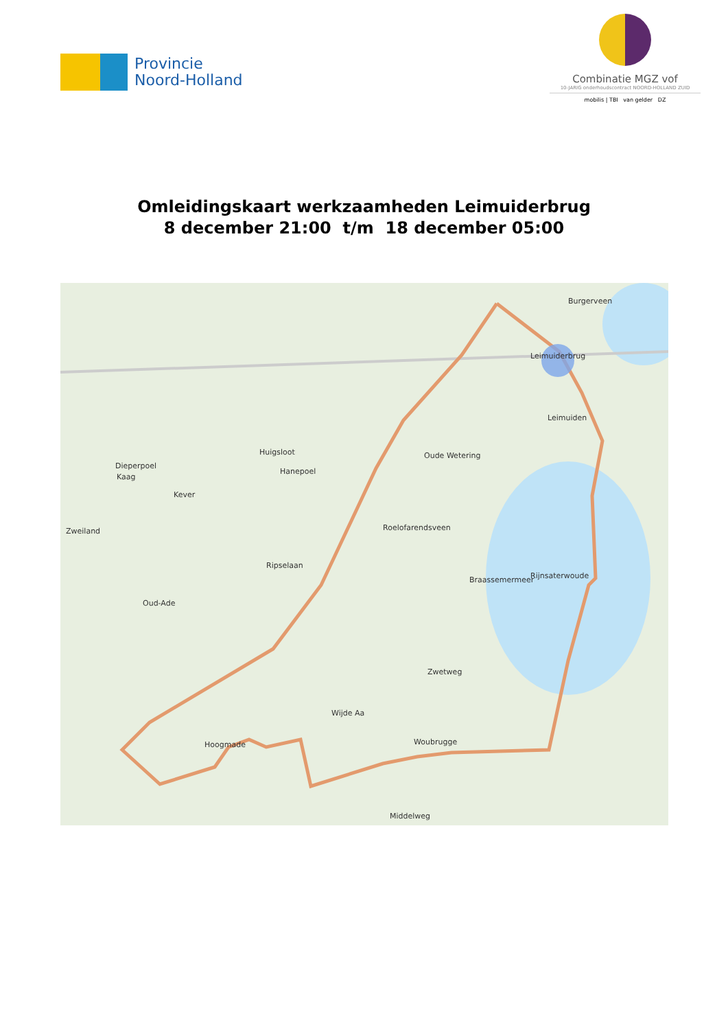Provincie
Noord-Holland
Combinatie MGZ vof
10-JARIG onderhoudscontract NOORD-HOLLAND ZUID
mobilis | TBI van gelder DZ
Omleidingskaart werkzaamheden Leimuiderbrug
8 december 21:00 t/m 18 december 05:00
Burgerveen
Leimuiderbrug
Leimuiden
Huigsloot Oude Wetering
Dieperpoel
Kaag
Hanepoel
Kever
Roelofarendsveen Zweiland
Ripselaan
Braassemermeer Rijnsaterwoude
Oud-Ade
Zwetweg
Wijde Aa
Hoogmade Woubrugge
Middelweg